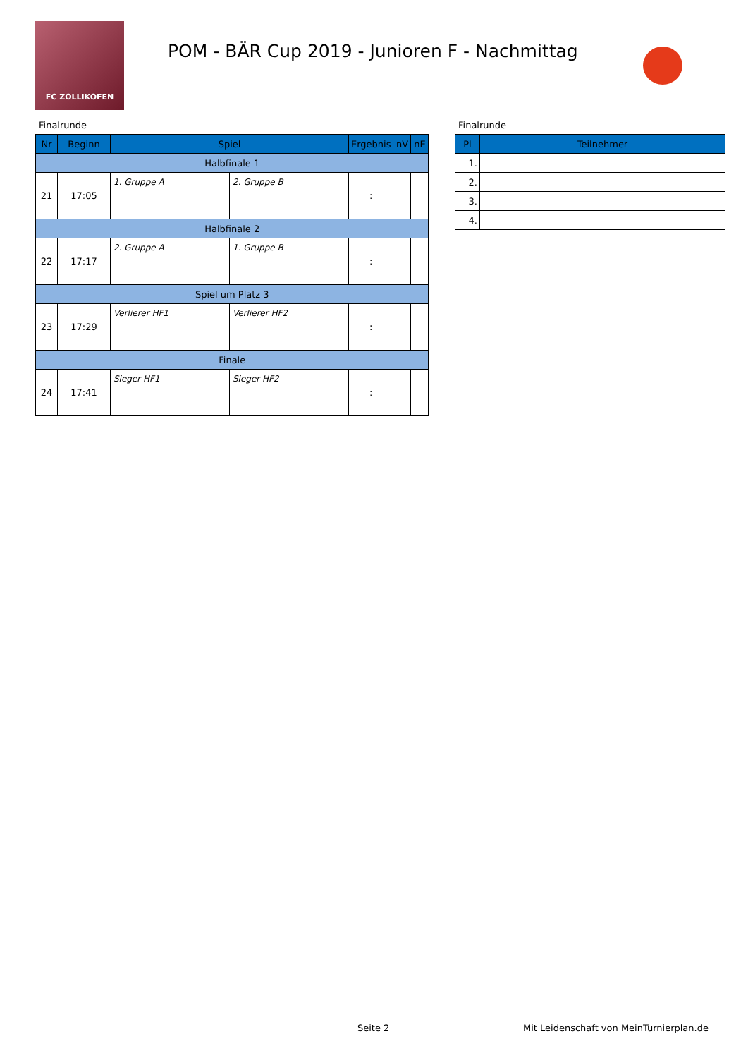FC ZOLLIKOFEN
POM - BÄR Cup 2019 - Junioren F - Nachmittag
Finalrunde
| Nr | Beginn | Spiel | | Ergebnis | nV | nE |
| --- | --- | --- | --- | --- | --- | --- |
| Halbfinale 1 | | | | | | |
| 21 | 17:05 | 1. Gruppe A | 2. Gruppe B | : | | |
| Halbfinale 2 | | | | | | |
| 22 | 17:17 | 2. Gruppe A | 1. Gruppe B | : | | |
| Spiel um Platz 3 | | | | | | |
| 23 | 17:29 | Verlierer HF1 | Verlierer HF2 | : | | |
| Finale | | | | | | |
| 24 | 17:41 | Sieger HF1 | Sieger HF2 | : | | |
Finalrunde
| Pl | Teilnehmer |
| --- | --- |
| 1. | |
| 2. | |
| 3. | |
| 4. | |
Seite 2
Mit Leidenschaft von MeinTurnierplan.de